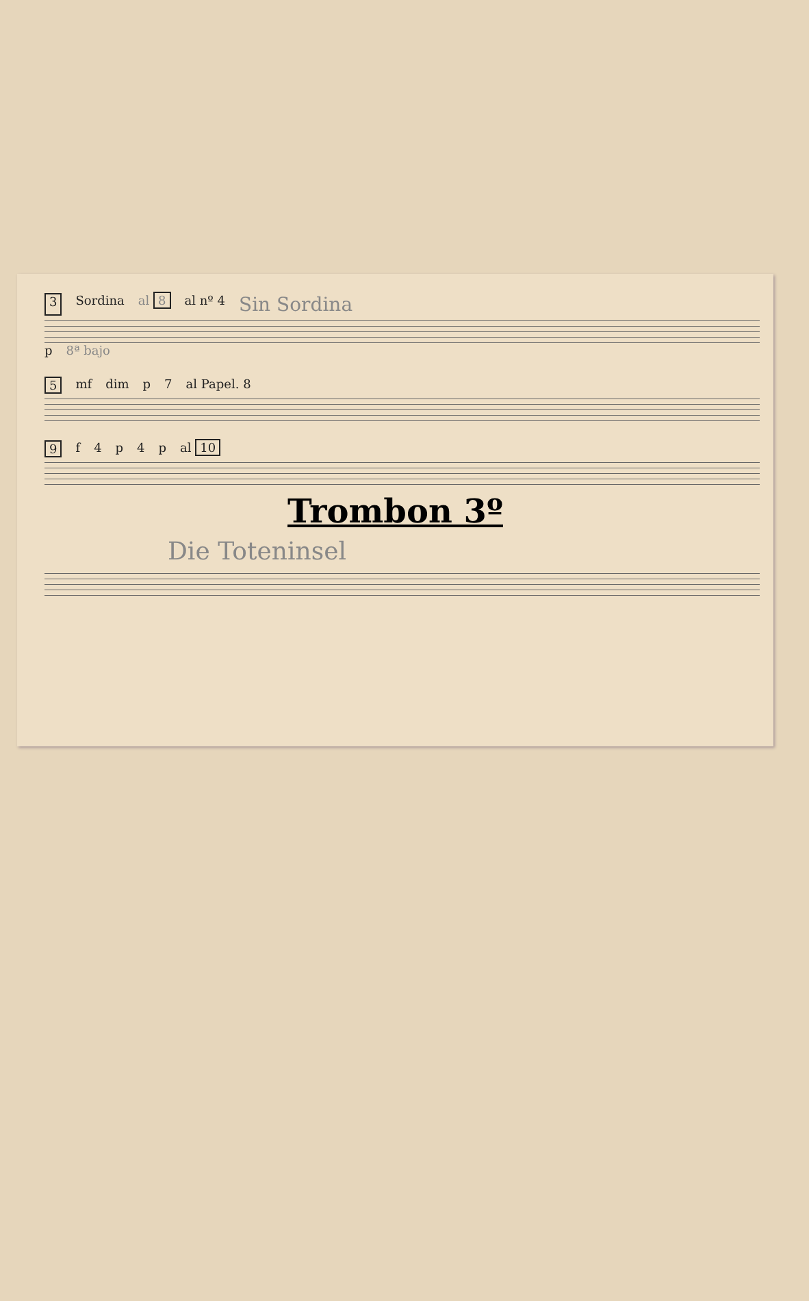3 Sordina al 8 al nº 4 Sin Sordina
p 8ª bajo
5 mf dim p 7 al Papel. 8
9 f 4 p 4 p al 10
Trombon 3º
Die Toteninsel